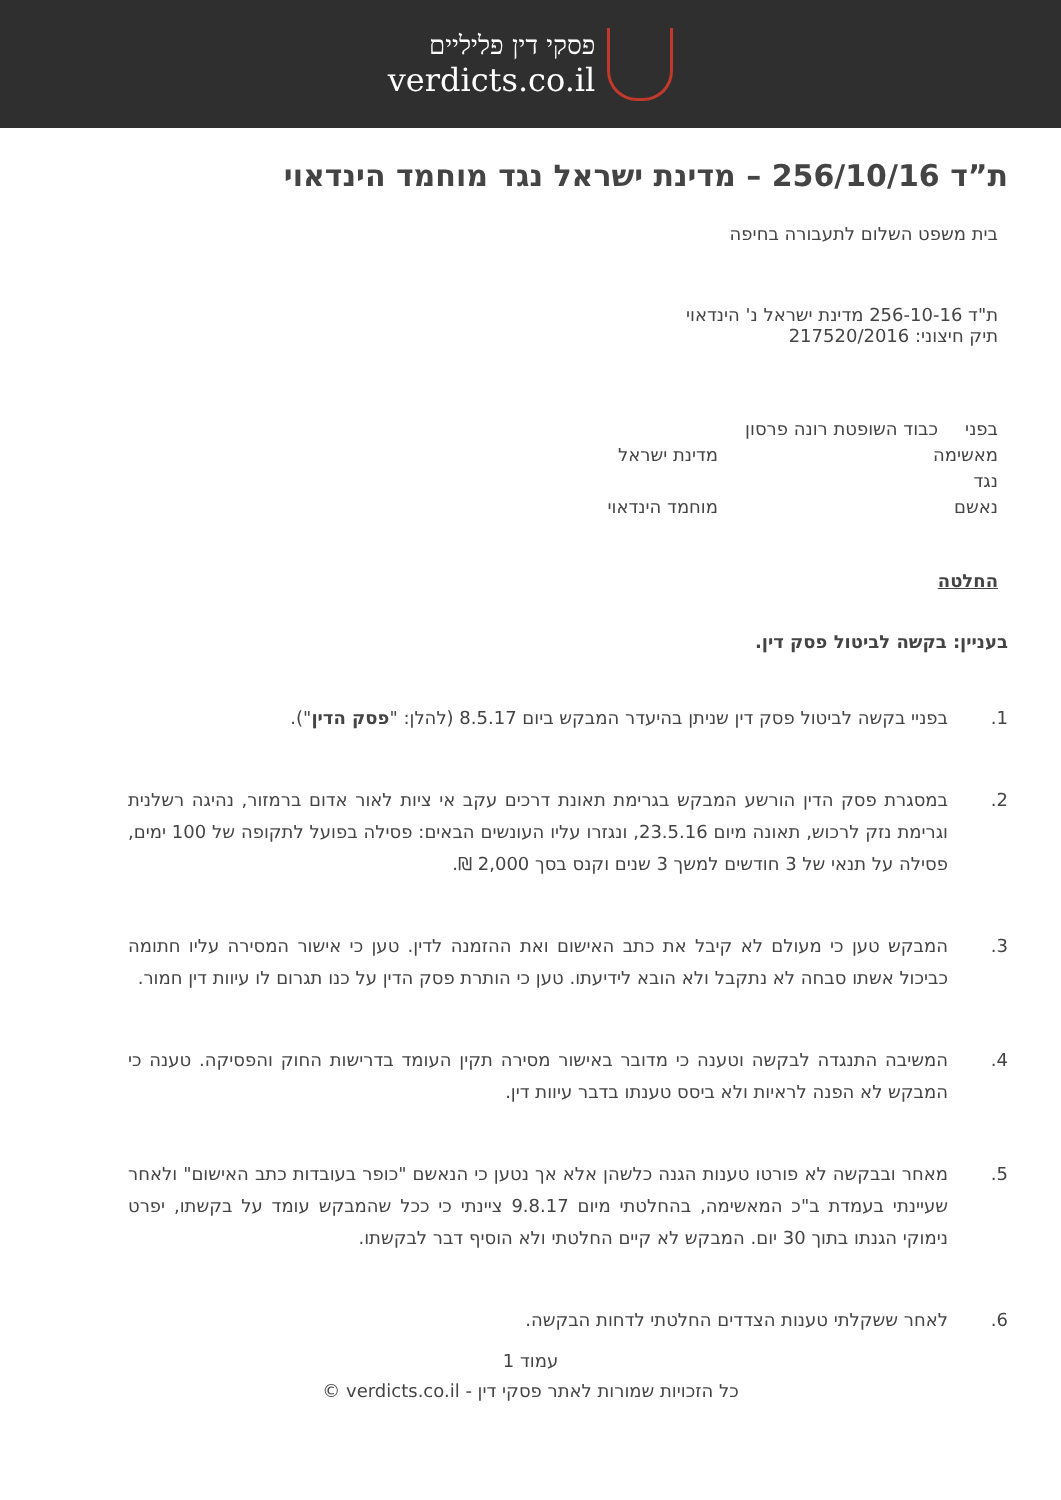פסקי דין פליליים
verdicts.co.il
ת”ד 256/10/16 – מדינת ישראל נגד מוחמד הינדאוי
בית משפט השלום לתעבורה בחיפה
ת"ד 256-10-16 מדינת ישראל נ' הינדאוי
תיק חיצוני: 217520/2016
בפני כבוד השופטת רונה פרסון
מאשימה מדינת ישראל
נגד
נאשם מוחמד הינדאוי
החלטה
בעניין: בקשה לביטול פסק דין.
1. בפניי בקשה לביטול פסק דין שניתן בהיעדר המבקש ביום 8.5.17 (להלן: "פסק הדין").
2. במסגרת פסק הדין הורשע המבקש בגרימת תאונת דרכים עקב אי ציות לאור אדום ברמזור, נהיגה רשלנית וגרימת נזק לרכוש, תאונה מיום 23.5.16, ונגזרו עליו העונשים הבאים: פסילה בפועל לתקופה של 100 ימים, פסילה על תנאי של 3 חודשים למשך 3 שנים וקנס בסך 2,000 ₪.
3. המבקש טען כי מעולם לא קיבל את כתב האישום ואת ההזמנה לדין. טען כי אישור המסירה עליו חתומה כביכול אשתו סבחה לא נתקבל ולא הובא לידיעתו. טען כי הותרת פסק הדין על כנו תגרום לו עיוות דין חמור.
4. המשיבה התנגדה לבקשה וטענה כי מדובר באישור מסירה תקין העומד בדרישות החוק והפסיקה. טענה כי המבקש לא הפנה לראיות ולא ביסס טענתו בדבר עיוות דין.
5. מאחר ובבקשה לא פורטו טענות הגנה כלשהן אלא אך נטען כי הנאשם "כופר בעובדות כתב האישום" ולאחר שעיינתי בעמדת ב"כ המאשימה, בהחלטתי מיום 9.8.17 ציינתי כי ככל שהמבקש עומד על בקשתו, יפרט נימוקי הגנתו בתוך 30 יום. המבקש לא קיים החלטתי ולא הוסיף דבר לבקשתו.
6. לאחר ששקלתי טענות הצדדים החלטתי לדחות הבקשה.
עמוד 1
כל הזכויות שמורות לאתר פסקי דין - verdicts.co.il ©